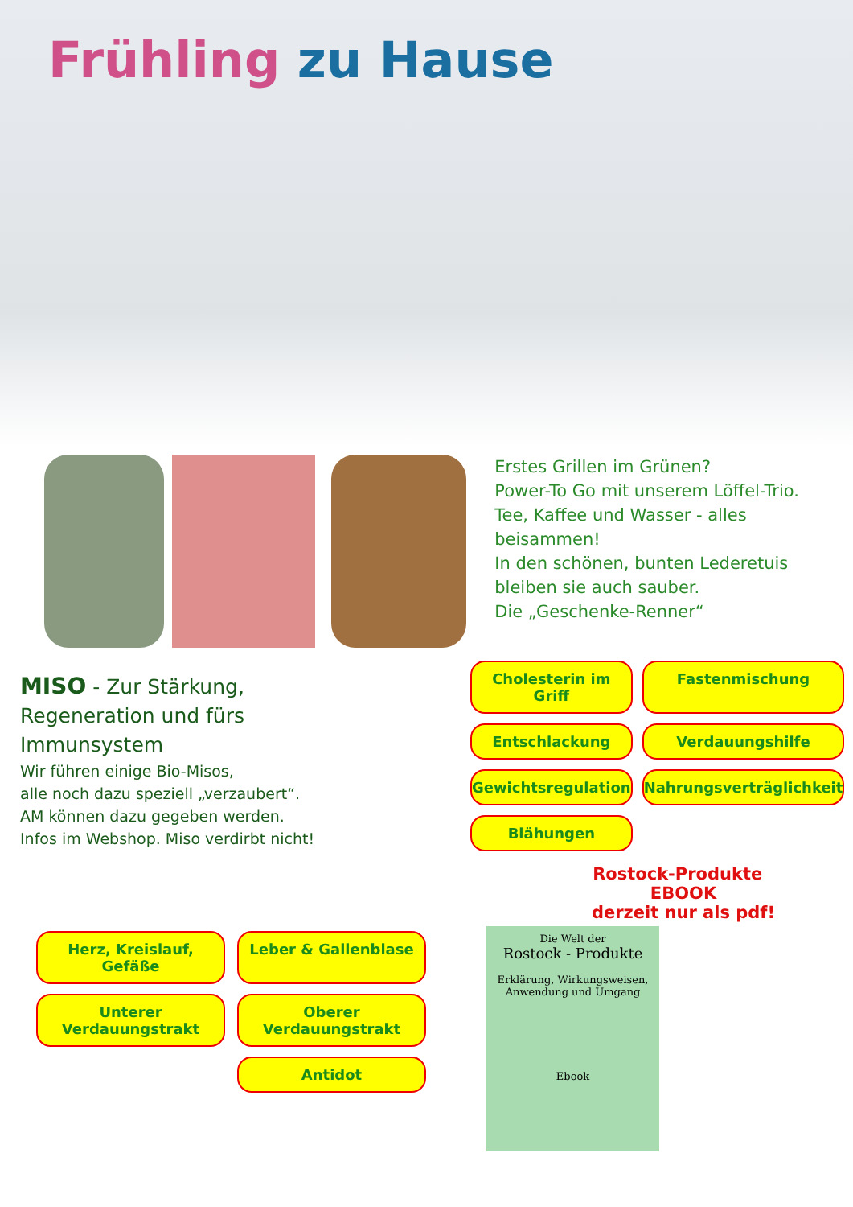Frühling zu Hause
Erstes Grillen im Grünen?
Power-To Go mit unserem Löffel-Trio.
Tee, Kaffee und Wasser - alles beisammen!
In den schönen, bunten Lederetuis bleiben sie auch sauber.
Die „Geschenke-Renner“
MISO - Zur Stärkung,
Regeneration und fürs
Immunsystem
Wir führen einige Bio-Misos,
alle noch dazu speziell „verzaubert“.
AM können dazu gegeben werden.
Infos im Webshop. Miso verdirbt nicht!
Cholesterin im Griff Fastenmischung Entschlackung Verdauungshilfe Gewichtsregulation Nahrungsverträglichkeit Blähungen
Rostock-Produkte EBOOK
derzeit nur als pdf!
Herz, Kreislauf, Gefäße Leber & Gallenblase Unterer Verdauungstrakt Oberer Verdauungstrakt Antidot
Die Welt der
Rostock - Produkte
Erklärung, Wirkungsweisen,
Anwendung und Umgang
Ebook